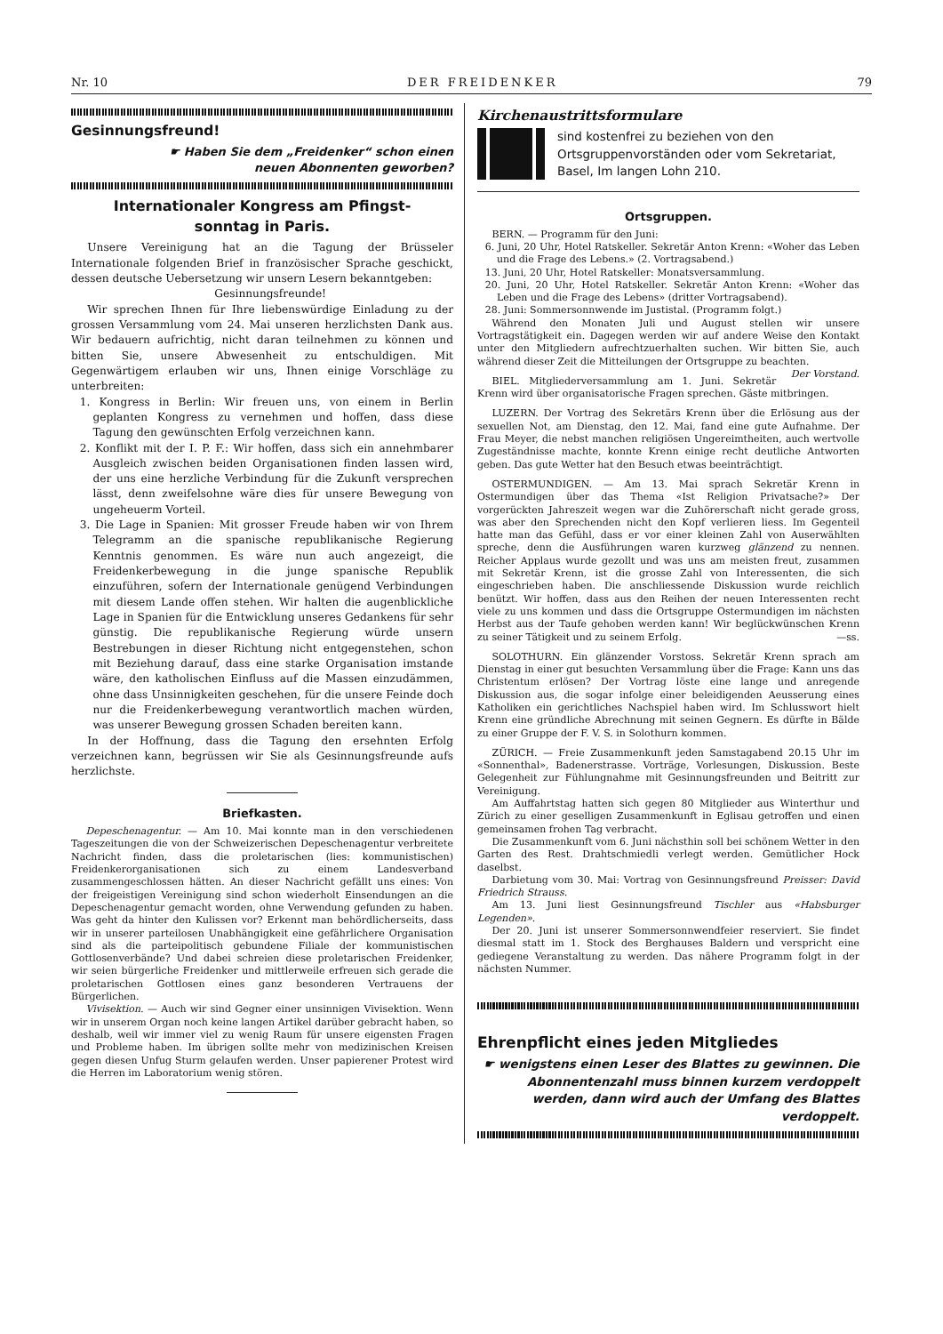Nr. 10 DER FREIDENKER 79
Gesinnungsfreund!
☛ Haben Sie dem „Freidenker“ schon einen
neuen Abonnenten geworben?
Internationaler Kongress am Pfingst-
sonntag in Paris.
Unsere Vereinigung hat an die Tagung der Brüsseler Internationale folgenden Brief in französischer Sprache geschickt, dessen deutsche Uebersetzung wir unsern Lesern bekanntgeben:
Gesinnungsfreunde!
Wir sprechen Ihnen für Ihre liebenswürdige Einladung zu der grossen Versammlung vom 24. Mai unseren herzlichsten Dank aus. Wir bedauern aufrichtig, nicht daran teilnehmen zu können und bitten Sie, unsere Abwesenheit zu entschuldigen. Mit Gegenwärtigem erlauben wir uns, Ihnen einige Vorschläge zu unterbreiten:
1. Kongress in Berlin: Wir freuen uns, von einem in Berlin geplanten Kongress zu vernehmen und hoffen, dass diese Tagung den gewünschten Erfolg verzeichnen kann.
2. Konflikt mit der I. P. F.: Wir hoffen, dass sich ein annehmbarer Ausgleich zwischen beiden Organisationen finden lassen wird, der uns eine herzliche Verbindung für die Zukunft versprechen lässt, denn zweifelsohne wäre dies für unsere Bewegung von ungeheuerm Vorteil.
3. Die Lage in Spanien: Mit grosser Freude haben wir von Ihrem Telegramm an die spanische republikanische Regierung Kenntnis genommen. Es wäre nun auch angezeigt, die Freidenkerbewegung in die junge spanische Republik einzuführen, sofern der Internationale genügend Verbindungen mit diesem Lande offen stehen. Wir halten die augenblickliche Lage in Spanien für die Entwicklung unseres Gedankens für sehr günstig. Die republikanische Regierung würde unsern Bestrebungen in dieser Richtung nicht entgegenstehen, schon mit Beziehung darauf, dass eine starke Organisation imstande wäre, den katholischen Einfluss auf die Massen einzudämmen, ohne dass Unsinnigkeiten geschehen, für die unsere Feinde doch nur die Freidenkerbewegung verantwortlich machen würden, was unserer Bewegung grossen Schaden bereiten kann.
In der Hoffnung, dass die Tagung den ersehnten Erfolg verzeichnen kann, begrüssen wir Sie als Gesinnungsfreunde aufs herzlichste.
Briefkasten.
Depeschenagentur. — Am 10. Mai konnte man in den verschiedenen Tageszeitungen die von der Schweizerischen Depeschenagentur verbreitete Nachricht finden, dass die proletarischen (lies: kommunistischen) Freidenkerorganisationen sich zu einem Landesverband zusammengeschlossen hätten. An dieser Nachricht gefällt uns eines: Von der freigeistigen Vereinigung sind schon wiederholt Einsendungen an die Depeschenagentur gemacht worden, ohne Verwendung gefunden zu haben. Was geht da hinter den Kulissen vor? Erkennt man behördlicherseits, dass wir in unserer parteilosen Unabhängigkeit eine gefährlichere Organisation sind als die parteipolitisch gebundene Filiale der kommunistischen Gottlosenverbände? Und dabei schreien diese proletarischen Freidenker, wir seien bürgerliche Freidenker und mittlerweile erfreuen sich gerade die proletarischen Gottlosen eines ganz besonderen Vertrauens der Bürgerlichen.
Vivisektion. — Auch wir sind Gegner einer unsinnigen Vivisektion. Wenn wir in unserem Organ noch keine langen Artikel darüber gebracht haben, so deshalb, weil wir immer viel zu wenig Raum für unsere eigensten Fragen und Probleme haben. Im übrigen sollte mehr von medizinischen Kreisen gegen diesen Unfug Sturm gelaufen werden. Unser papierener Protest wird die Herren im Laboratorium wenig stören.
Kirchenaustrittsformulare
sind kostenfrei zu beziehen von den Ortsgruppenvorständen oder vom Sekretariat, Basel, Im langen Lohn 210.
Ortsgruppen.
BERN. — Programm für den Juni:
6. Juni, 20 Uhr, Hotel Ratskeller. Sekretär Anton Krenn: «Woher das Leben und die Frage des Lebens.» (2. Vortragsabend.)
13. Juni, 20 Uhr, Hotel Ratskeller: Monatsversammlung.
20. Juni, 20 Uhr, Hotel Ratskeller. Sekretär Anton Krenn: «Woher das Leben und die Frage des Lebens» (dritter Vortragsabend).
28. Juni: Sommersonnwende im Justistal. (Programm folgt.)
Während den Monaten Juli und August stellen wir unsere Vortragstätigkeit ein. Dagegen werden wir auf andere Weise den Kontakt unter den Mitgliedern aufrechtzuerhalten suchen. Wir bitten Sie, auch während dieser Zeit die Mitteilungen der Ortsgruppe zu beachten. Der Vorstand.
BIEL. Mitgliederversammlung am 1. Juni. Sekretär Krenn wird über organisatorische Fragen sprechen. Gäste mitbringen.
LUZERN. Der Vortrag des Sekretärs Krenn über die Erlösung aus der sexuellen Not, am Dienstag, den 12. Mai, fand eine gute Aufnahme. Der Frau Meyer, die nebst manchen religiösen Ungereimtheiten, auch wertvolle Zugeständnisse machte, konnte Krenn einige recht deutliche Antworten geben. Das gute Wetter hat den Besuch etwas beeinträchtigt.
OSTERMUNDIGEN. — Am 13. Mai sprach Sekretär Krenn in Ostermundigen über das Thema «Ist Religion Privatsache?» Der vorgerückten Jahreszeit wegen war die Zuhörerschaft nicht gerade gross, was aber den Sprechenden nicht den Kopf verlieren liess. Im Gegenteil hatte man das Gefühl, dass er vor einer kleinen Zahl von Auserwählten spreche, denn die Ausführungen waren kurzweg glänzend zu nennen. Reicher Applaus wurde gezollt und was uns am meisten freut, zusammen mit Sekretär Krenn, ist die grosse Zahl von Interessenten, die sich eingeschrieben haben. Die anschliessende Diskussion wurde reichlich benützt. Wir hoffen, dass aus den Reihen der neuen Interessenten recht viele zu uns kommen und dass die Ortsgruppe Ostermundigen im nächsten Herbst aus der Taufe gehoben werden kann! Wir beglückwünschen Krenn zu seiner Tätigkeit und zu seinem Erfolg. —ss.
SOLOTHURN. Ein glänzender Vorstoss. Sekretär Krenn sprach am Dienstag in einer gut besuchten Versammlung über die Frage: Kann uns das Christentum erlösen? Der Vortrag löste eine lange und anregende Diskussion aus, die sogar infolge einer beleidigenden Aeusserung eines Katholiken ein gerichtliches Nachspiel haben wird. Im Schlusswort hielt Krenn eine gründliche Abrechnung mit seinen Gegnern. Es dürfte in Bälde zu einer Gruppe der F. V. S. in Solothurn kommen.
ZÜRICH. — Freie Zusammenkunft jeden Samstagabend 20.15 Uhr im «Sonnenthal», Badenerstrasse. Vorträge, Vorlesungen, Diskussion. Beste Gelegenheit zur Fühlungnahme mit Gesinnungsfreunden und Beitritt zur Vereinigung.
Am Auffahrtstag hatten sich gegen 80 Mitglieder aus Winterthur und Zürich zu einer geselligen Zusammenkunft in Eglisau getroffen und einen gemeinsamen frohen Tag verbracht.
Die Zusammenkunft vom 6. Juni nächsthin soll bei schönem Wetter in den Garten des Rest. Drahtschmiedli verlegt werden. Gemütlicher Hock daselbst.
Darbietung vom 30. Mai: Vortrag von Gesinnungsfreund Preisser: David Friedrich Strauss.
Am 13. Juni liest Gesinnungsfreund Tischler aus «Habsburger Legenden».
Der 20. Juni ist unserer Sommersonnwendfeier reserviert. Sie findet diesmal statt im 1. Stock des Berghauses Baldern und verspricht eine gediegene Veranstaltung zu werden. Das nähere Programm folgt in der nächsten Nummer.
Ehrenpflicht eines jeden Mitgliedes
☛ wenigstens einen Leser des Blattes zu gewinnen. Die Abonnentenzahl muss binnen kurzem verdoppelt werden, dann wird auch der Umfang des Blattes verdoppelt.